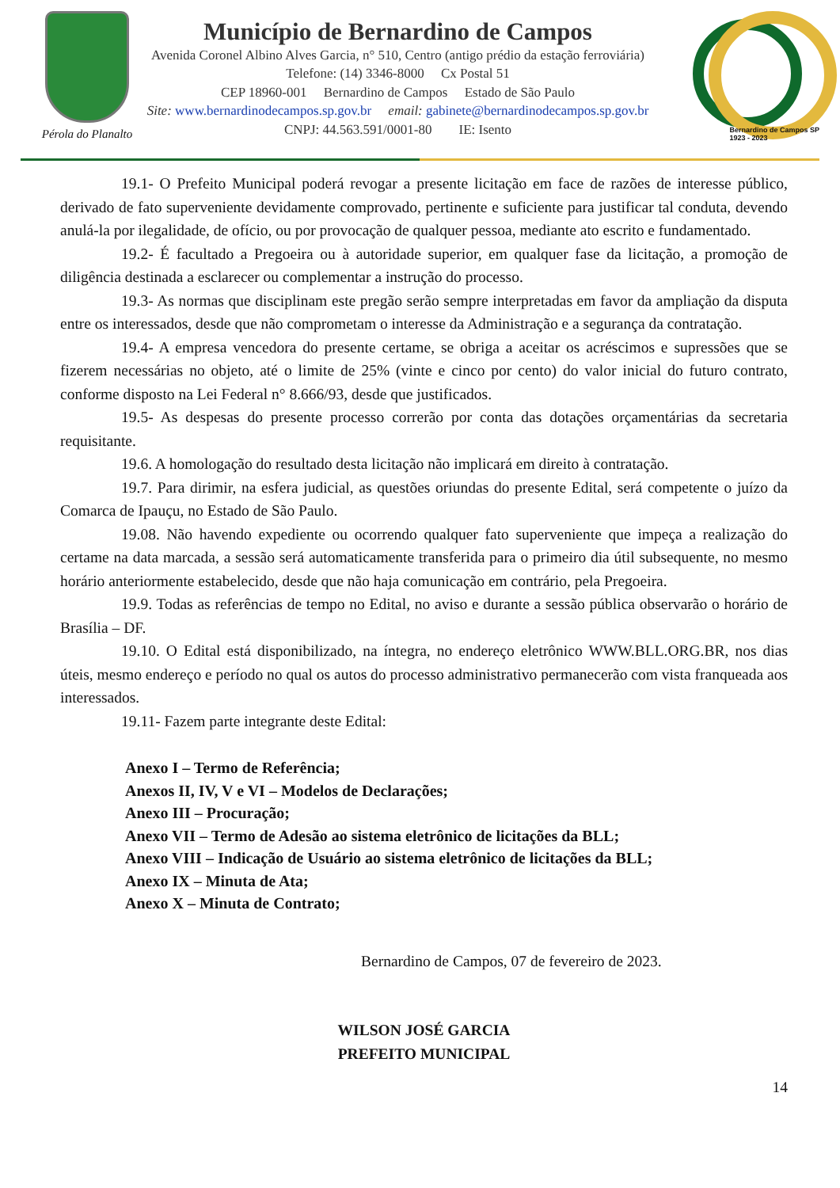Pérola do Planalto
Município de Bernardino de Campos
Avenida Coronel Albino Alves Garcia, n° 510, Centro (antigo prédio da estação ferroviária)
Telefone: (14) 3346-8000 Cx Postal 51
CEP 18960-001 Bernardino de Campos Estado de São Paulo
Site: www.bernardinodecampos.sp.gov.br email: gabinete@bernardinodecampos.sp.gov.br
CNPJ: 44.563.591/0001-80 IE: Isento
Bernardino de Campos SP
1923 - 2023
19.1- O Prefeito Municipal poderá revogar a presente licitação em face de razões de interesse público, derivado de fato superveniente devidamente comprovado, pertinente e suficiente para justificar tal conduta, devendo anulá-la por ilegalidade, de ofício, ou por provocação de qualquer pessoa, mediante ato escrito e fundamentado.
19.2- É facultado a Pregoeira ou à autoridade superior, em qualquer fase da licitação, a promoção de diligência destinada a esclarecer ou complementar a instrução do processo.
19.3- As normas que disciplinam este pregão serão sempre interpretadas em favor da ampliação da disputa entre os interessados, desde que não comprometam o interesse da Administração e a segurança da contratação.
19.4- A empresa vencedora do presente certame, se obriga a aceitar os acréscimos e supressões que se fizerem necessárias no objeto, até o limite de 25% (vinte e cinco por cento) do valor inicial do futuro contrato, conforme disposto na Lei Federal n° 8.666/93, desde que justificados.
19.5- As despesas do presente processo correrão por conta das dotações orçamentárias da secretaria requisitante.
19.6. A homologação do resultado desta licitação não implicará em direito à contratação.
19.7. Para dirimir, na esfera judicial, as questões oriundas do presente Edital, será competente o juízo da Comarca de Ipauçu, no Estado de São Paulo.
19.08. Não havendo expediente ou ocorrendo qualquer fato superveniente que impeça a realização do certame na data marcada, a sessão será automaticamente transferida para o primeiro dia útil subsequente, no mesmo horário anteriormente estabelecido, desde que não haja comunicação em contrário, pela Pregoeira.
19.9. Todas as referências de tempo no Edital, no aviso e durante a sessão pública observarão o horário de Brasília – DF.
19.10. O Edital está disponibilizado, na íntegra, no endereço eletrônico WWW.BLL.ORG.BR, nos dias úteis, mesmo endereço e período no qual os autos do processo administrativo permanecerão com vista franqueada aos interessados.
19.11- Fazem parte integrante deste Edital:
Anexo I – Termo de Referência;
Anexos II, IV, V e VI – Modelos de Declarações;
Anexo III – Procuração;
Anexo VII – Termo de Adesão ao sistema eletrônico de licitações da BLL;
Anexo VIII – Indicação de Usuário ao sistema eletrônico de licitações da BLL;
Anexo IX – Minuta de Ata;
Anexo X – Minuta de Contrato;
Bernardino de Campos, 07 de fevereiro de 2023.
WILSON JOSÉ GARCIA
PREFEITO MUNICIPAL
14